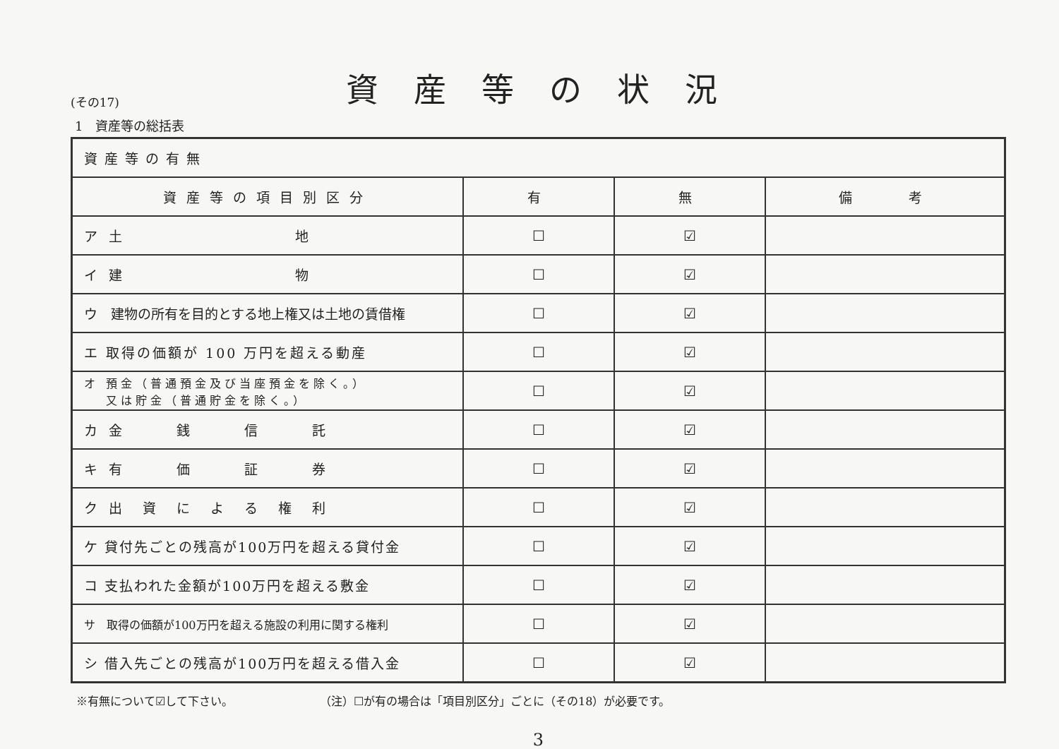(その17)
資産等の状況
1　資産等の総括表
| 資産等の有無 | | | |
| 資産等の項目別区分 | 有 | 無 | 備 考 |
| ア 土 地 | ☐ | ☑ | |
| イ 建 物 | ☐ | ☑ | |
| ウ 建物の所有を目的とする地上権又は土地の賃借権 | ☐ | ☑ | |
| エ 取得の価額が 100 万円を超える動産 | ☐ | ☑ | |
| オ 預金（普通預金及び当座預金を除く。） 又は貯金（普通貯金を除く。） | ☐ | ☑ | |
| カ 金 銭 信 託 | ☐ | ☑ | |
| キ 有 価 証 券 | ☐ | ☑ | |
| ク 出 資 に よ る 権 利 | ☐ | ☑ | |
| ケ 貸付先ごとの残高が100万円を超える貸付金 | ☐ | ☑ | |
| コ 支払われた金額が100万円を超える敷金 | ☐ | ☑ | |
| サ 取得の価額が100万円を超える施設の利用に関する権利 | ☐ | ☑ | |
| シ 借入先ごとの残高が100万円を超える借入金 | ☐ | ☑ | |
※有無について☑して下さい。 （注）☐が有の場合は「項目別区分」ごとに（その18）が必要です。
3